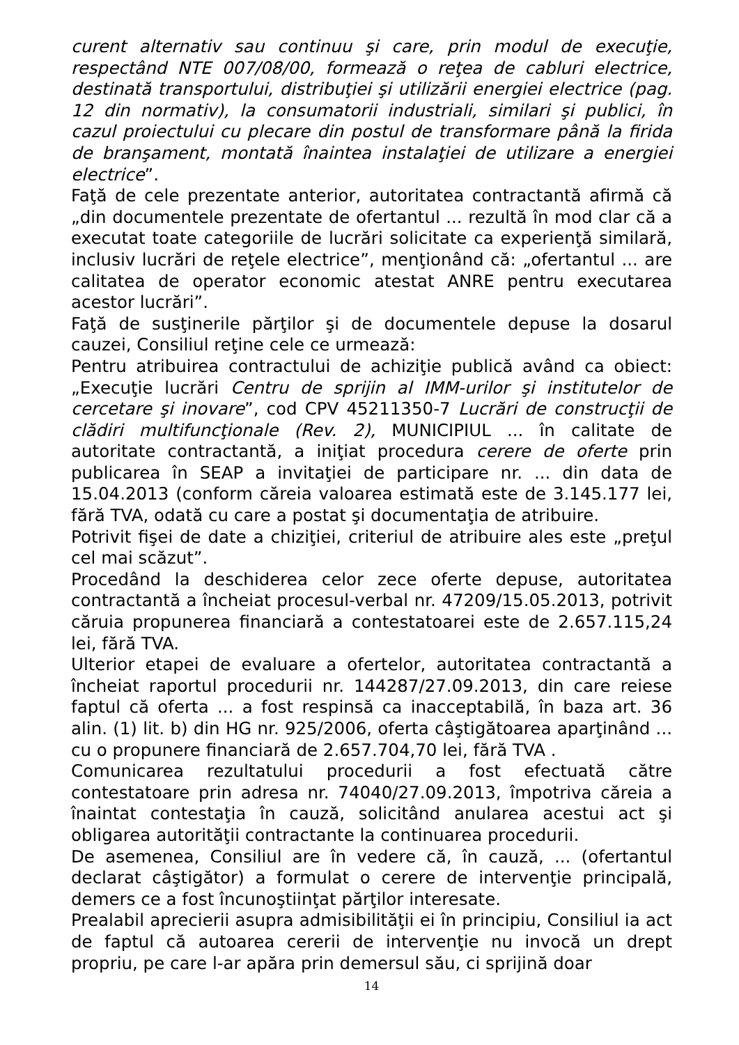curent alternativ sau continuu şi care, prin modul de execuţie, respectând NTE 007/08/00, formează o reţea de cabluri electrice, destinată transportului, distribuţiei şi utilizării energiei electrice (pag. 12 din normativ), la consumatorii industriali, similari şi publici, în cazul proiectului cu plecare din postul de transformare până la firida de branşament, montată înaintea instalaţiei de utilizare a energiei electrice”.
Faţă de cele prezentate anterior, autoritatea contractantă afirmă că „din documentele prezentate de ofertantul ... rezultă în mod clar că a executat toate categoriile de lucrări solicitate ca experienţă similară, inclusiv lucrări de reţele electrice”, menţionând că: „ofertantul ... are calitatea de operator economic atestat ANRE pentru executarea acestor lucrări”.
Faţă de susţinerile părţilor şi de documentele depuse la dosarul cauzei, Consiliul reţine cele ce urmează:
Pentru atribuirea contractului de achiziţie publică având ca obiect: „Execuţie lucrări Centru de sprijin al IMM-urilor şi institutelor de cercetare şi inovare”, cod CPV 45211350-7 Lucrări de construcţii de clădiri multifuncţionale (Rev. 2), MUNICIPIUL ... în calitate de autoritate contractantă, a iniţiat procedura cerere de oferte prin publicarea în SEAP a invitaţiei de participare nr. ... din data de 15.04.2013 (conform căreia valoarea estimată este de 3.145.177 lei, fără TVA, odată cu care a postat şi documentaţia de atribuire.
Potrivit fişei de date a chiziţiei, criteriul de atribuire ales este „preţul cel mai scăzut”.
Procedând la deschiderea celor zece oferte depuse, autoritatea contractantă a încheiat procesul-verbal nr. 47209/15.05.2013, potrivit căruia propunerea financiară a contestatoarei este de 2.657.115,24 lei, fără TVA.
Ulterior etapei de evaluare a ofertelor, autoritatea contractantă a încheiat raportul procedurii nr. 144287/27.09.2013, din care reiese faptul că oferta ... a fost respinsă ca inacceptabilă, în baza art. 36 alin. (1) lit. b) din HG nr. 925/2006, oferta câştigătoarea aparţinând ... cu o propunere financiară de 2.657.704,70 lei, fără TVA .
Comunicarea rezultatului procedurii a fost efectuată către contestatoare prin adresa nr. 74040/27.09.2013, împotriva căreia a înaintat contestaţia în cauză, solicitând anularea acestui act şi obligarea autorităţii contractante la continuarea procedurii.
De asemenea, Consiliul are în vedere că, în cauză, ... (ofertantul declarat câştigător) a formulat o cerere de intervenţie principală, demers ce a fost încunoştiinţat părţilor interesate.
Prealabil aprecierii asupra admisibilităţii ei în principiu, Consiliul ia act de faptul că autoarea cererii de intervenţie nu invocă un drept propriu, pe care l-ar apăra prin demersul său, ci sprijină doar
14